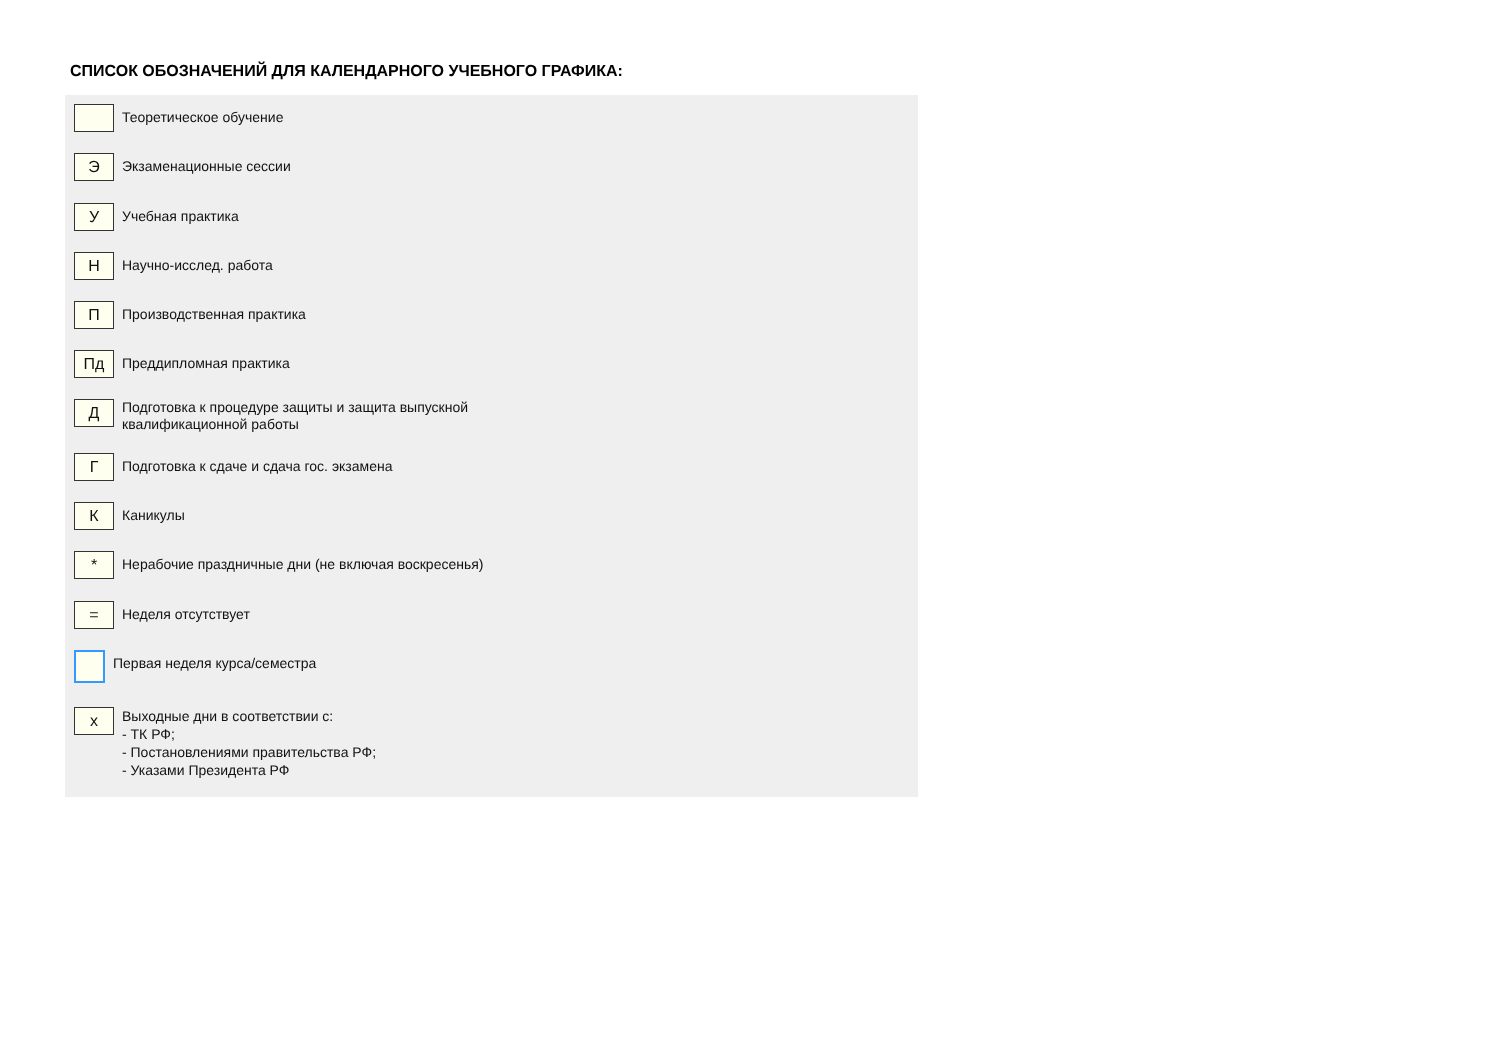СПИСОК ОБОЗНАЧЕНИЙ ДЛЯ КАЛЕНДАРНОГО УЧЕБНОГО ГРАФИКА:
Теоретическое обучение
Э
Экзаменационные сессии
У
Учебная практика
Н
Научно-исслед. работа
П
Производственная практика
Пд
Преддипломная практика
Д
Подготовка к процедуре защиты и защита выпускной
квалификационной работы
Г
Подготовка к сдаче и сдача гос. экзамена
К
Каникулы
*
Нерабочие праздничные дни (не включая воскресенья)
=
Неделя отсутствует
Первая неделя курса/семестра
x
Выходные дни в соответствии с:
- ТК РФ;
- Постановлениями правительства РФ;
- Указами Президента РФ